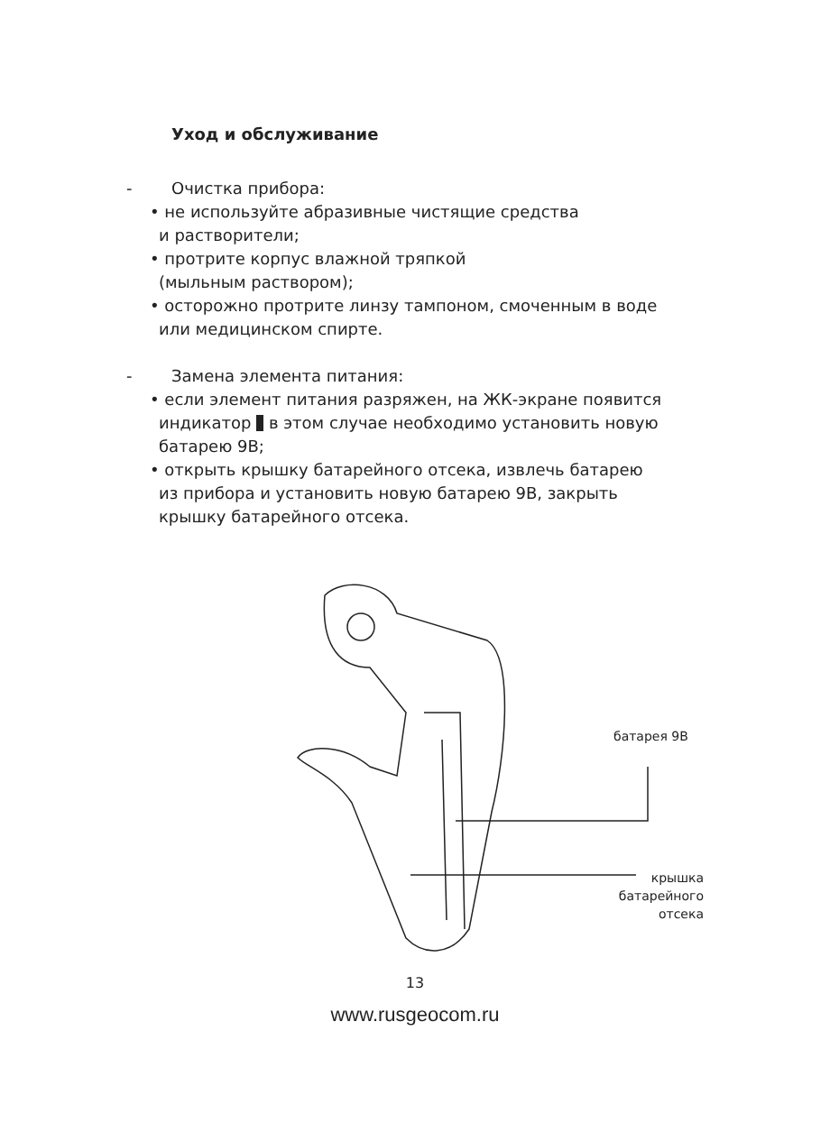Уход и обслуживание
- Очистка прибора:
• не используйте абразивные чистящие средства
и растворители;
• протрите корпус влажной тряпкой
(мыльным раствором);
• осторожно протрите линзу тампоном, смоченным в воде
или медицинском спирте.
- Замена элемента питания:
• если элемент питания разряжен, на ЖК-экране появится
индикатор в этом случае необходимо установить новую
батарею 9В;
• открыть крышку батарейного отсека, извлечь батарею
из прибора и установить новую батарею 9В, закрыть
крышку батарейного отсека.
батарея 9В
крышка
батарейного
отсека
13
www.rusgeocom.ru